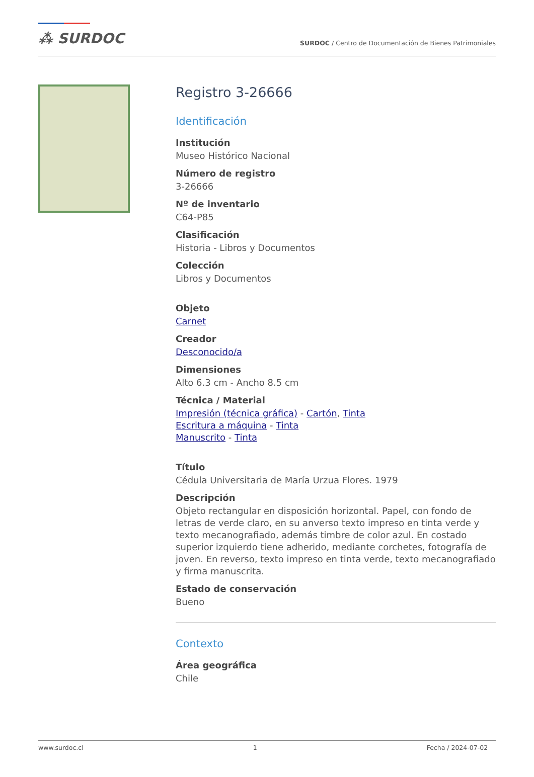⁂ SURDOC
SURDOC / Centro de Documentación de Bienes Patrimoniales
Registro 3-26666
Identificación
Institución
Museo Histórico Nacional
Número de registro
3-26666
Nº de inventario
C64-P85
Clasificación
Historia - Libros y Documentos
Colección
Libros y Documentos
Objeto
Carnet
Creador
Desconocido/a
Dimensiones
Alto 6.3 cm - Ancho 8.5 cm
Técnica / Material
Impresión (técnica gráfica) - Cartón, Tinta
Escritura a máquina - Tinta
Manuscrito - Tinta
Título
Cédula Universitaria de María Urzua Flores. 1979
Descripción
Objeto rectangular en disposición horizontal. Papel, con fondo de letras de verde claro, en su anverso texto impreso en tinta verde y texto mecanografiado, además timbre de color azul. En costado superior izquierdo tiene adherido, mediante corchetes, fotografía de joven. En reverso, texto impreso en tinta verde, texto mecanografiado y firma manuscrita.
Estado de conservación
Bueno
Contexto
Área geográfica
Chile
www.surdoc.cl 1 Fecha / 2024-07-02